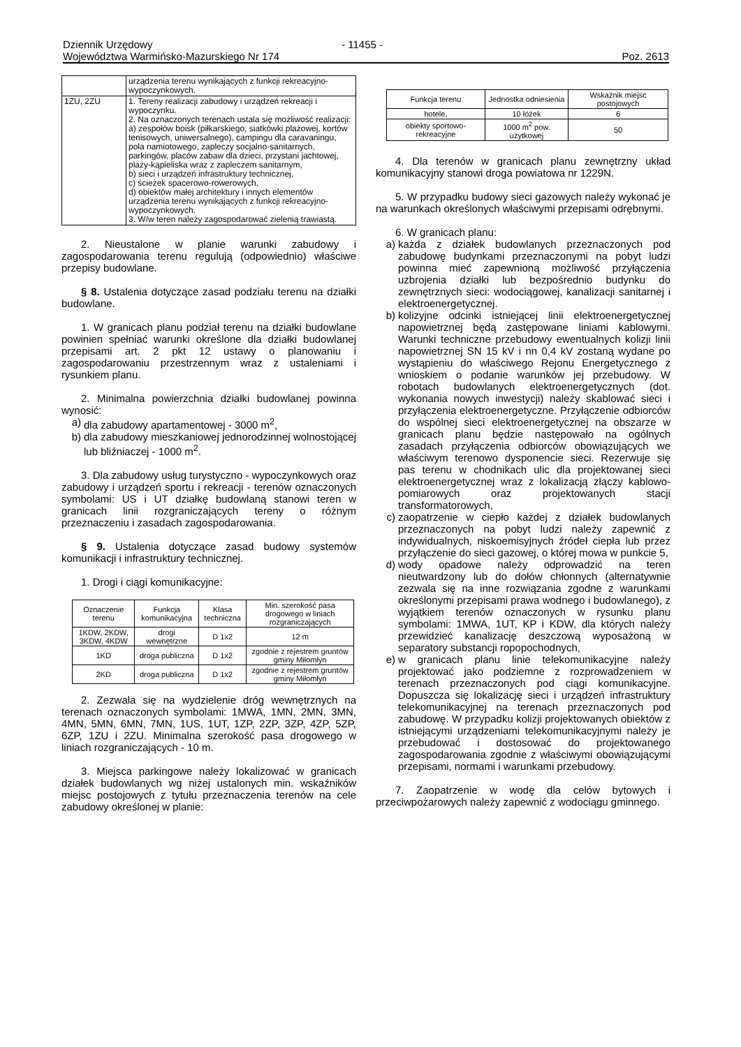Dziennik Urzędowy - 11455 -
Województwa Warmińsko-Mazurskiego Nr 174 Poz. 2613
| | urządzenia terenu wynikających z funkcji rekreacyjno-wypoczynkowych. |
| 1ZU, 2ZU | 1. Tereny realizacji zabudowy i urządzeń rekreacji i wypoczynku. 2. Na oznaczonych terenach ustala się możliwość realizacji: a) zespołów boisk (piłkarskiego, siatkówki plażowej, kortów tenisowych, uniwersalnego), campingu dla caravaningu, pola namiotowego, zapleczy socjalno-sanitarnych, parkingów, placów zabaw dla dzieci, przystani jachtowej, plaży-kąpieliska wraz z zapleczem sanitarnym, b) sieci i urządzeń infrastruktury technicznej, c) ścieżek spacerowo-rowerowych, d) obiektów małej architektury i innych elementów urządzenia terenu wynikających z funkcji rekreacyjno-wypoczynkowych. 3. W/w teren należy zagospodarować zielenią trawiastą. |
2. Nieustalone w planie warunki zabudowy i zagospodarowania terenu regulują (odpowiednio) właściwe przepisy budowlane.
§ 8. Ustalenia dotyczące zasad podziału terenu na działki budowlane.
1. W granicach planu podział terenu na działki budowlane powinien spełniać warunki określone dla działki budowlanej przepisami art. 2 pkt 12 ustawy o planowaniu i zagospodarowaniu przestrzennym wraz z ustaleniami i rysunkiem planu.
2. Minimalna powierzchnia działki budowlanej powinna wynosić:
a) dla zabudowy apartamentowej - 3000 m<sup>2</sup>,
b) dla zabudowy mieszkaniowej jednorodzinnej wolnostojącej lub bliźniaczej - 1000 m<sup>2</sup>.
3. Dla zabudowy usług turystyczno - wypoczynkowych oraz zabudowy i urządzeń sportu i rekreacji - terenów oznaczonych symbolami: US i UT działkę budowlaną stanowi teren w granicach linii rozgraniczających tereny o różnym przeznaczeniu i zasadach zagospodarowania.
§ 9. Ustalenia dotyczące zasad budowy systemów komunikacji i infrastruktury technicznej.
1. Drogi i ciągi komunikacyjne:
| Oznaczenie terenu | Funkcja komunikacyjna | Klasa techniczna | Min. szerokość pasa drogowego w liniach rozgraniczających |
| --- | --- | --- | --- |
| 1KDW, 2KDW, 3KDW, 4KDW | drogi wewnętrzne | D 1x2 | 12 m |
| 1KD | droga publiczna | D 1x2 | zgodnie z rejestrem gruntów gminy Miłomłyn |
| 2KD | droga publiczna | D 1x2 | zgodnie z rejestrem gruntów gminy Miłomłyn |
2. Zezwala się na wydzielenie dróg wewnętrznych na terenach oznaczonych symbolami: 1MWA, 1MN, 2MN, 3MN, 4MN, 5MN, 6MN, 7MN, 1US, 1UT, 1ZP, 2ZP, 3ZP, 4ZP, 5ZP, 6ZP, 1ZU i 2ZU. Minimalna szerokość pasa drogowego w liniach rozgraniczających - 10 m.
3. Miejsca parkingowe należy lokalizować w granicach działek budowlanych wg niżej ustalonych min. wskaźników miejsc postojowych z tytułu przeznaczenia terenów na cele zabudowy określonej w planie:
| Funkcja terenu | Jednostka odniesienia | Wskaźnik miejsc postojowych |
| --- | --- | --- |
| hotele, | 10 łóżek | 6 |
| obiekty sportowo-rekreacyjne | 1000 m<sup>2</sup> pow. użytkowej | 50 |
4. Dla terenów w granicach planu zewnętrzny układ komunikacyjny stanowi droga powiatowa nr 1229N.
5. W przypadku budowy sieci gazowych należy wykonać je na warunkach określonych właściwymi przepisami odrębnymi.
6. W granicach planu:
a) każda z działek budowlanych przeznaczonych pod zabudowę budynkami przeznaczonymi na pobyt ludzi powinna mieć zapewnioną możliwość przyłączenia uzbrojenia działki lub bezpośrednio budynku do zewnętrznych sieci: wodociągowej, kanalizacji sanitarnej i elektroenergetycznej.
b) kolizyjne odcinki istniejącej linii elektroenergetycznej napowietrznej będą zastępowane liniami kablowymi. Warunki techniczne przebudowy ewentualnych kolizji linii napowietrznej SN 15 kV i nn 0,4 kV zostaną wydane po wystąpieniu do właściwego Rejonu Energetycznego z wnioskiem o podanie warunków jej przebudowy. W robotach budowlanych elektroenergetycznych (dot. wykonania nowych inwestycji) należy skablować sieci i przyłączenia elektroenergetyczne. Przyłączenie odbiorców do wspólnej sieci elektroenergetycznej na obszarze w granicach planu będzie następowało na ogólnych zasadach przyłączenia odbiorców obowiązujących we właściwym terenowo dysponencie sieci. Rezerwuje się pas terenu w chodnikach ulic dla projektowanej sieci elektroenergetycznej wraz z lokalizacją złączy kablowo-pomiarowych oraz projektowanych stacji transformatorowych,
c) zaopatrzenie w ciepło każdej z działek budowlanych przeznaczonych na pobyt ludzi należy zapewnić z indywidualnych, niskoemisyjnych źródeł ciepła lub przez przyłączenie do sieci gazowej, o której mowa w punkcie 5,
d) wody opadowe należy odprowadzić na teren nieutwardzony lub do dołów chłonnych (alternatywnie zezwala się na inne rozwiązania zgodne z warunkami określonymi przepisami prawa wodnego i budowlanego), z wyjątkiem terenów oznaczonych w rysunku planu symbolami: 1MWA, 1UT, KP i KDW, dla których należy przewidzieć kanalizację deszczową wyposażoną w separatory substancji ropopochodnych,
e) w granicach planu linie telekomunikacyjne należy projektować jako podziemne z rozprowadzeniem w terenach przeznaczonych pod ciągi komunikacyjne. Dopuszcza się lokalizację sieci i urządzeń infrastruktury telekomunikacyjnej na terenach przeznaczonych pod zabudowę. W przypadku kolizji projektowanych obiektów z istniejącymi urządzeniami telekomunikacyjnymi należy je przebudować i dostosować do projektowanego zagospodarowania zgodnie z właściwymi obowiązującymi przepisami, normami i warunkami przebudowy.
7. Zaopatrzenie w wodę dla celów bytowych i przeciwpożarowych należy zapewnić z wodociągu gminnego.